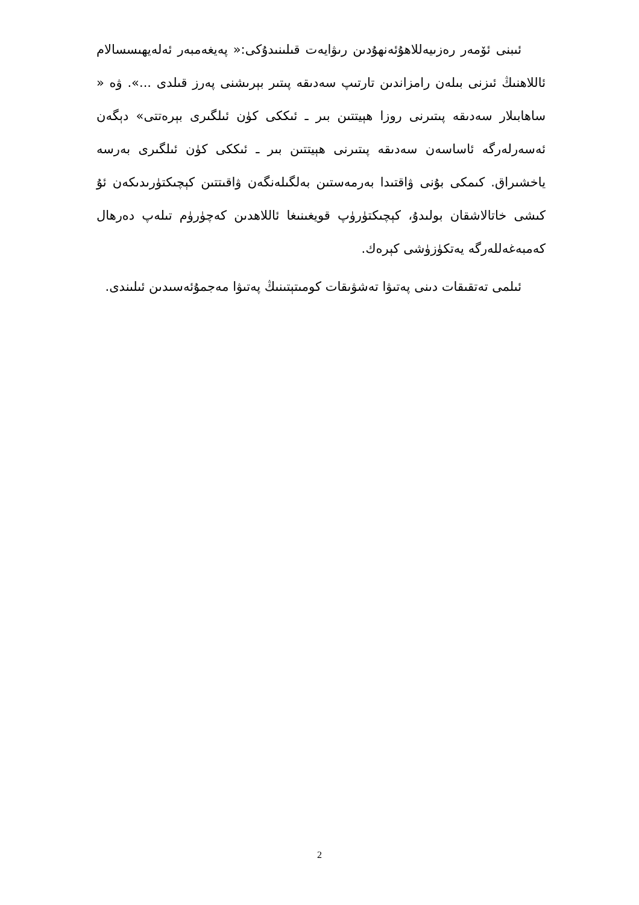ئىبنى ئۆمەر رەزىيەللاھۇئەنھۇدىن رىۋايەت قىلىنىدۇكى:« پەيغەمبەر ئەلەيھىسسالام ئاللاھنىڭ ئىزنى بىلەن رامزاندىن تارتىپ سەدىقە پىتىر بېرىشنى پەرز قىلدى ...». ۋە « ساھابىلار سەدىقە پىتىرنى روزا ھېيتتىن بىر ـ ئىككى كۈن ئىلگىرى بېرەتتى» دېگەن ئەسەرلەرگە ئاساسەن سەدىقە پىتىرنى ھېيتتىن بىر ـ ئىككى كۈن ئىلگىرى بەرسە ياخشىراق. كىمكى بۇنى ۋاقتىدا بەرمەستىن بەلگىلەنگەن ۋاقىتتىن كېچىكتۈرىدىكەن ئۇ كىشى خاتالاشقان بولىدۇ، كېچىكتۈرۈپ قويغىنىغا ئاللاھدىن كەچۈرۈم تىلەپ دەرھال كەمبەغەللەرگە يەتكۈزۈشى كېرەك.
ئىلمى تەتقىقات دىنى پەتىۋا تەشۋىقات كومىتېتىنىڭ پەتىۋا مەجمۇئەسىدىن ئىلىندى.
2